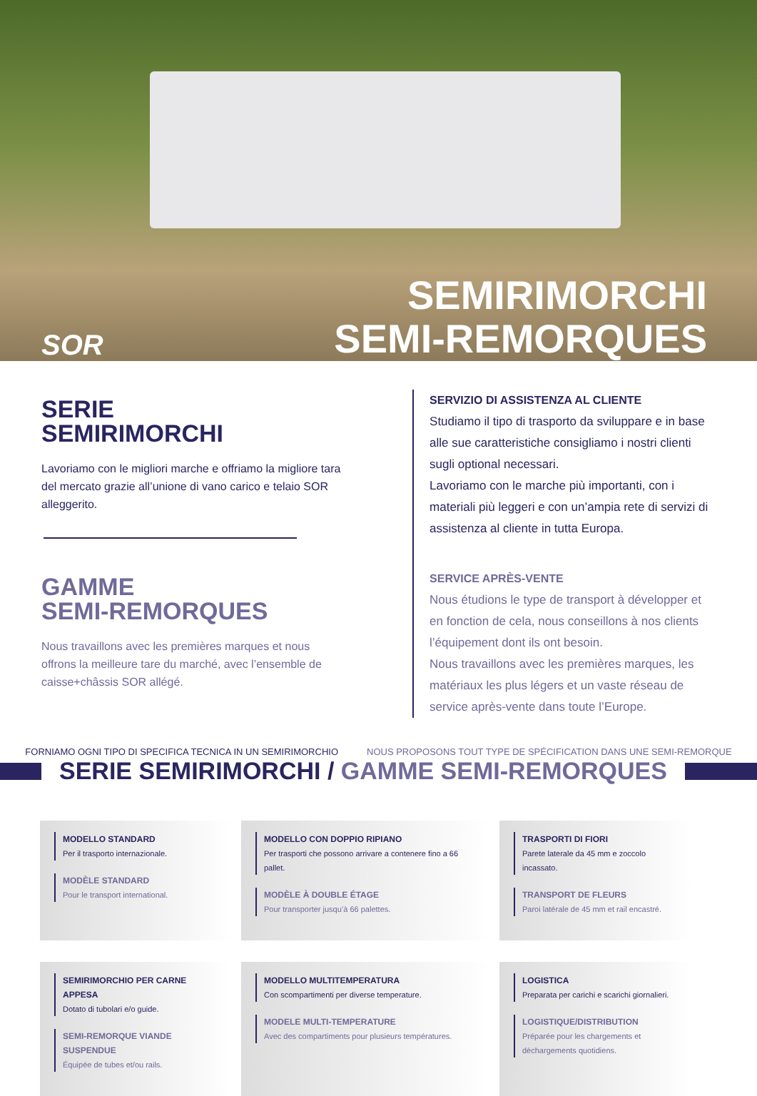SOR
SEMIRIMORCHI
SEMI-REMORQUES
SERIE
SEMIRIMORCHI
Lavoriamo con le migliori marche e offriamo la migliore tara del mercato grazie all’unione di vano carico e telaio SOR alleggerito.
GAMME
SEMI-REMORQUES
Nous travaillons avec les premières marques et nous offrons la meilleure tare du marché, avec l’ensemble de caisse+châssis SOR allégé.
SERVIZIO DI ASSISTENZA AL CLIENTE
Studiamo il tipo di trasporto da sviluppare e in base alle sue caratteristiche consigliamo i nostri clienti sugli optional necessari.
Lavoriamo con le marche più importanti, con i materiali più leggeri e con un’ampia rete di servizi di assistenza al cliente in tutta Europa.
SERVICE APRÈS-VENTE
Nous étudions le type de transport à développer et en fonction de cela, nous conseillons à nos clients l’équipement dont ils ont besoin.
Nous travaillons avec les premières marques, les matériaux les plus légers et un vaste réseau de service après-vente dans toute l’Europe.
FORNIAMO OGNI TIPO DI SPECIFICA TECNICA IN UN SEMIRIMORCHIO NOUS PROPOSONS TOUT TYPE DE SPÉCIFICATION DANS UNE SEMI-REMORQUE
SERIE SEMIRIMORCHI / GAMME SEMI-REMORQUES
MODELLO STANDARD
Per il trasporto internazionale.
MODÈLE STANDARD
Pour le transport international.
MODELLO CON DOPPIO RIPIANO
Per trasporti che possono arrivare a contenere fino a 66 pallet.
MODÈLE À DOUBLE ÉTAGE
Pour transporter jusqu’à 66 palettes.
TRASPORTI DI FIORI
Parete laterale da 45 mm e zoccolo incassato.
TRANSPORT DE FLEURS
Paroi latérale de 45 mm et rail encastré.
SEMIRIMORCHIO PER CARNE APPESA
Dotato di tubolari e/o guide.
SEMI-REMORQUE VIANDE SUSPENDUE
Équipée de tubes et/ou rails.
MODELLO MULTITEMPERATURA
Con scompartimenti per diverse temperature.
MODELE MULTI-TEMPERATURE
Avec des compartiments pour plusieurs températures.
LOGISTICA
Preparata per carichi e scarichi giornalieri.
LOGISTIQUE/DISTRIBUTION
Préparée pour les chargements et déchargements quotidiens.